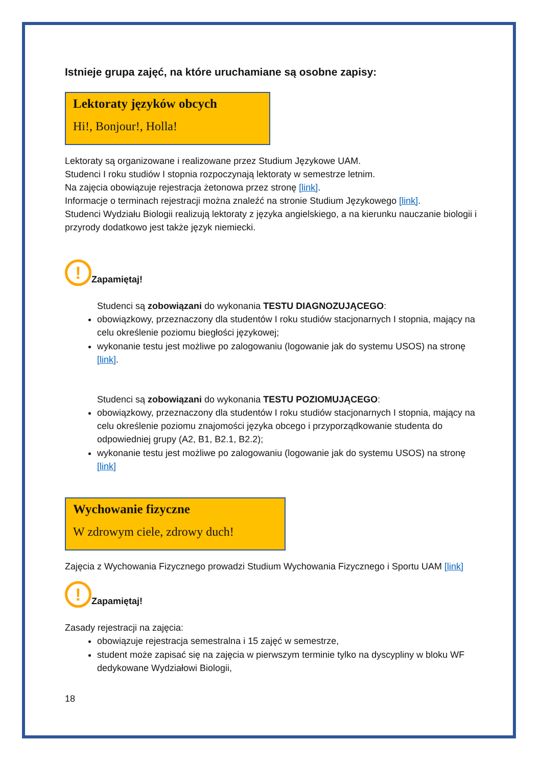Istnieje grupa zajęć, na które uruchamiane są osobne zapisy:
Lektoraty języków obcych
Hi!, Bonjour!, Holla!
Lektoraty są organizowane i realizowane przez Studium Językowe UAM.
Studenci I roku studiów I stopnia rozpoczynają lektoraty w semestrze letnim.
Na zajęcia obowiązuje rejestracja żetonowa przez stronę [link].
Informacje o terminach rejestracji można znaleźć na stronie Studium Językowego [link].
Studenci Wydziału Biologii realizują lektoraty z języka angielskiego, a na kierunku nauczanie biologii i przyrody dodatkowo jest także język niemiecki.
!
Zapamiętaj!
Studenci są zobowiązani do wykonania TESTU DIAGNOZUJĄCEGO:
obowiązkowy, przeznaczony dla studentów I roku studiów stacjonarnych I stopnia, mający na celu określenie poziomu biegłości językowej;
wykonanie testu jest możliwe po zalogowaniu (logowanie jak do systemu USOS) na stronę [link].
Studenci są zobowiązani do wykonania TESTU POZIOMUJĄCEGO:
obowiązkowy, przeznaczony dla studentów I roku studiów stacjonarnych I stopnia, mający na celu określenie poziomu znajomości języka obcego i przyporządkowanie studenta do odpowiedniej grupy (A2, B1, B2.1, B2.2);
wykonanie testu jest możliwe po zalogowaniu (logowanie jak do systemu USOS) na stronę [link]
Wychowanie fizyczne
W zdrowym ciele, zdrowy duch!
Zajęcia z Wychowania Fizycznego prowadzi Studium Wychowania Fizycznego i Sportu UAM [link]
!
Zapamiętaj!
Zasady rejestracji na zajęcia:
obowiązuje rejestracja semestralna i 15 zajęć w semestrze,
student może zapisać się na zajęcia w pierwszym terminie tylko na dyscypliny w bloku WF dedykowane Wydziałowi Biologii,
18